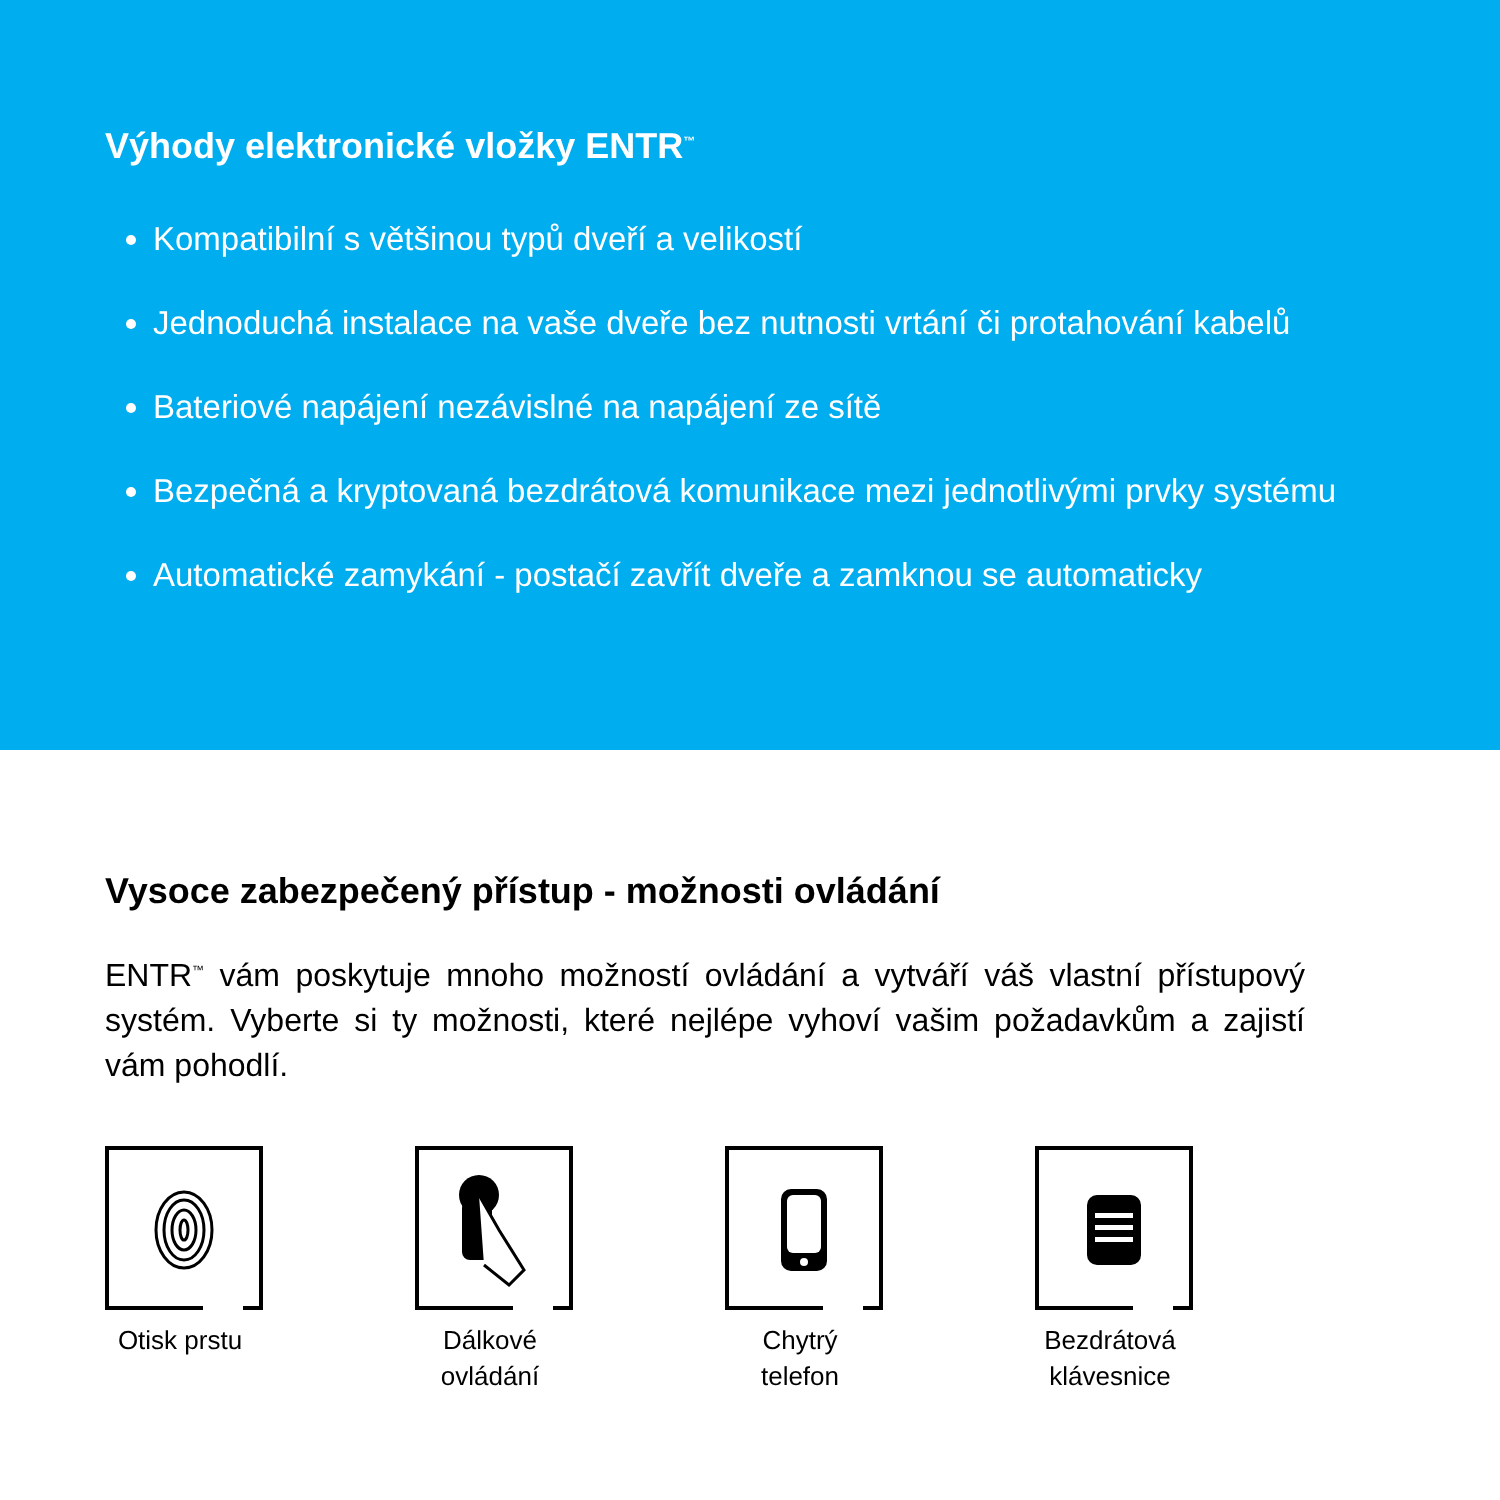Výhody elektronické vložky ENTR<sup>™</sup>
Kompatibilní s většinou typů dveří a velikostí
Jednoduchá instalace na vaše dveře bez nutnosti vrtání či protahování kabelů
Bateriové napájení nezávislné na napájení ze sítě
Bezpečná a kryptovaná bezdrátová komunikace mezi jednotlivými prvky systému
Automatické zamykání - postačí zavřít dveře a zamknou se automaticky
Vysoce zabezpečený přístup - možnosti ovládání
ENTR<sup>™</sup> vám poskytuje mnoho možností ovládání a vytváří váš vlastní přístupový systém. Vyberte si ty možnosti, které nejlépe vyhoví vašim požadavkům a zajistí vám pohodlí.
Otisk prstu Dálkové ovládání Chytrý telefon Bezdrátová klávesnice